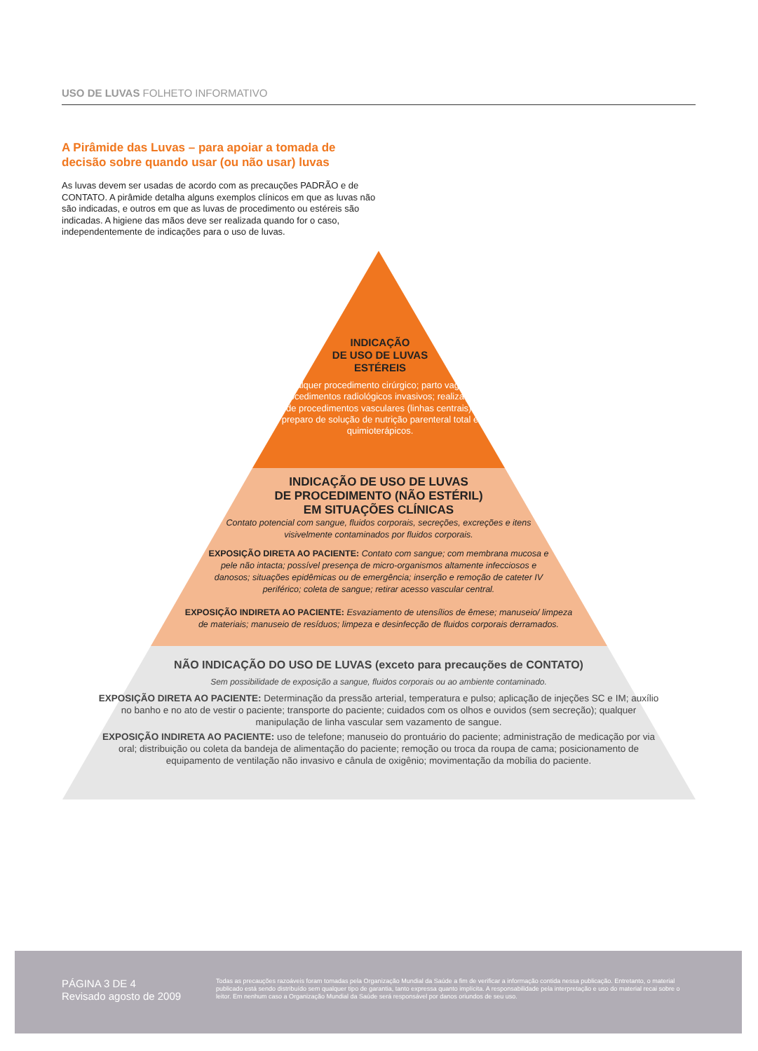USO DE LUVAS FOLHETO INFORMATIVO
A Pirâmide das Luvas – para apoiar a tomada de decisão sobre quando usar (ou não usar) luvas
As luvas devem ser usadas de acordo com as precauções PADRÃO e de CONTATO. A pirâmide detalha alguns exemplos clínicos em que as luvas não são indicadas, e outros em que as luvas de procedimento ou estéreis são indicadas. A higiene das mãos deve ser realizada quando for o caso, independentemente de indicações para o uso de luvas.
INDICAÇÃO
DE USO DE LUVAS
ESTÉREIS
Qualquer procedimento cirúrgico; parto vaginal; procedimentos radiológicos invasivos; realização de procedimentos vasculares (linhas centrais); preparo de solução de nutrição parenteral total e quimioterápicos.
INDICAÇÃO DE USO DE LUVAS
DE PROCEDIMENTO (NÃO ESTÉRIL)
EM SITUAÇÕES CLÍNICAS
Contato potencial com sangue, fluidos corporais, secreções, excreções e itens visivelmente contaminados por fluidos corporais.
EXPOSIÇÃO DIRETA AO PACIENTE: Contato com sangue; com membrana mucosa e pele não intacta; possível presença de micro-organismos altamente infecciosos e danosos; situações epidêmicas ou de emergência; inserção e remoção de cateter IV periférico; coleta de sangue; retirar acesso vascular central.
EXPOSIÇÃO INDIRETA AO PACIENTE: Esvaziamento de utensílios de êmese; manuseio/ limpeza de materiais; manuseio de resíduos; limpeza e desinfecção de fluidos corporais derramados.
NÃO INDICAÇÃO DO USO DE LUVAS (exceto para precauções de CONTATO)
Sem possibilidade de exposição a sangue, fluidos corporais ou ao ambiente contaminado.
EXPOSIÇÃO DIRETA AO PACIENTE: Determinação da pressão arterial, temperatura e pulso; aplicação de injeções SC e IM; auxílio no banho e no ato de vestir o paciente; transporte do paciente; cuidados com os olhos e ouvidos (sem secreção); qualquer manipulação de linha vascular sem vazamento de sangue.
EXPOSIÇÃO INDIRETA AO PACIENTE: uso de telefone; manuseio do prontuário do paciente; administração de medicação por via oral; distribuição ou coleta da bandeja de alimentação do paciente; remoção ou troca da roupa de cama; posicionamento de equipamento de ventilação não invasivo e cânula de oxigênio; movimentação da mobília do paciente.
PÁGINA 3 DE 4
Revisado agosto de 2009
Todas as precauções razoáveis foram tomadas pela Organização Mundial da Saúde a fim de verificar a informação contida nessa publicação. Entretanto, o material publicado está sendo distribuído sem qualquer tipo de garantia, tanto expressa quanto implícita. A responsabilidade pela interpretação e uso do material recai sobre o leitor. Em nenhum caso a Organização Mundial da Saúde será responsável por danos oriundos de seu uso.